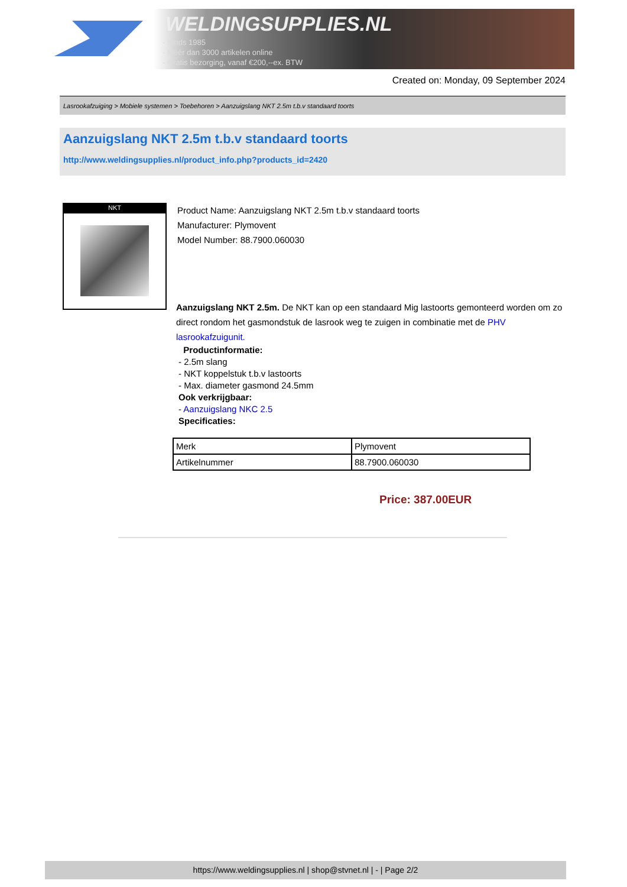WELDINGSUPPLIES.NL
- Sinds 1985
- Méér dan 3000 artikelen online
- Gratis bezorging, vanaf €200,--ex. BTW
Created on: Monday, 09 September 2024
Lasrookafzuiging > Mobiele systemen > Toebehoren > Aanzuigslang NKT 2.5m t.b.v standaard toorts
Aanzuigslang NKT 2.5m t.b.v standaard toorts
http://www.weldingsupplies.nl/product_info.php?products_id=2420
NKT
Product Name: Aanzuigslang NKT 2.5m t.b.v standaard toorts
Manufacturer: Plymovent
Model Number: 88.7900.060030
Aanzuigslang NKT 2.5m. De NKT kan op een standaard Mig lastoorts gemonteerd worden om zo direct rondom het gasmondstuk de lasrook weg te zuigen in combinatie met de PHV lasrookafzuigunit.
Productinformatie:
- 2.5m slang
- NKT koppelstuk t.b.v lastoorts
- Max. diameter gasmond 24.5mm
Ook verkrijgbaar:
- Aanzuigslang NKC 2.5
Specificaties:
| Merk | Plymovent |
| Artikelnummer | 88.7900.060030 |
Price: 387.00EUR
https://www.weldingsupplies.nl | shop@stvnet.nl | - | Page 2/2